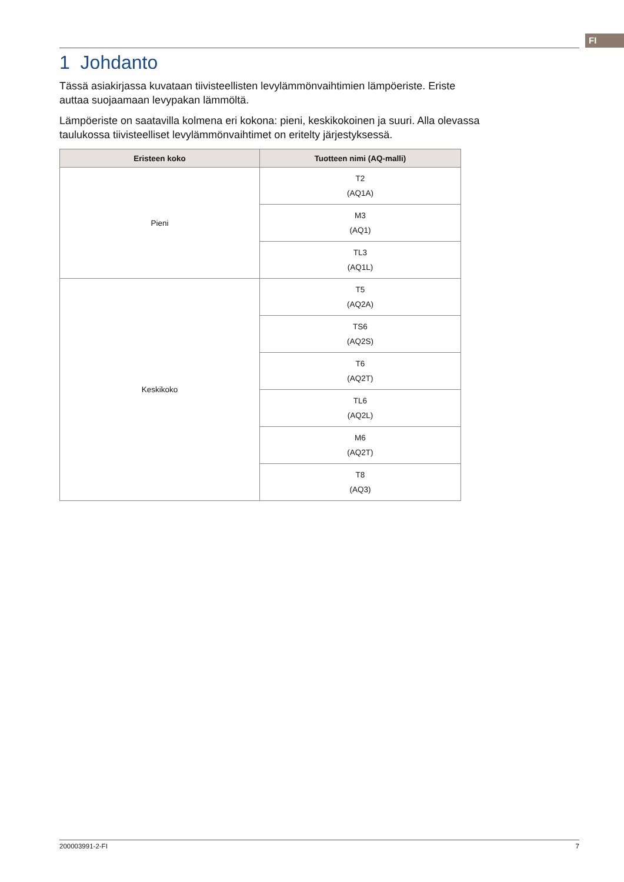FI
1 Johdanto
Tässä asiakirjassa kuvataan tiivisteellisten levylämmönvaihtimien lämpöeriste. Eriste auttaa suojaamaan levypakan lämmöltä.
Lämpöeriste on saatavilla kolmena eri kokona: pieni, keskikokoinen ja suuri. Alla olevassa taulukossa tiivisteelliset levylämmönvaihtimet on eritelty järjestyksessä.
| Eristeen koko | Tuotteen nimi (AQ-malli) |
| --- | --- |
| Pieni | T2 (AQ1A) |
| | M3 (AQ1) |
| | TL3 (AQ1L) |
| Keskikoko | T5 (AQ2A) |
| | TS6 (AQ2S) |
| | T6 (AQ2T) |
| | TL6 (AQ2L) |
| | M6 (AQ2T) |
| | T8 (AQ3) |
200003991-2-FI 7